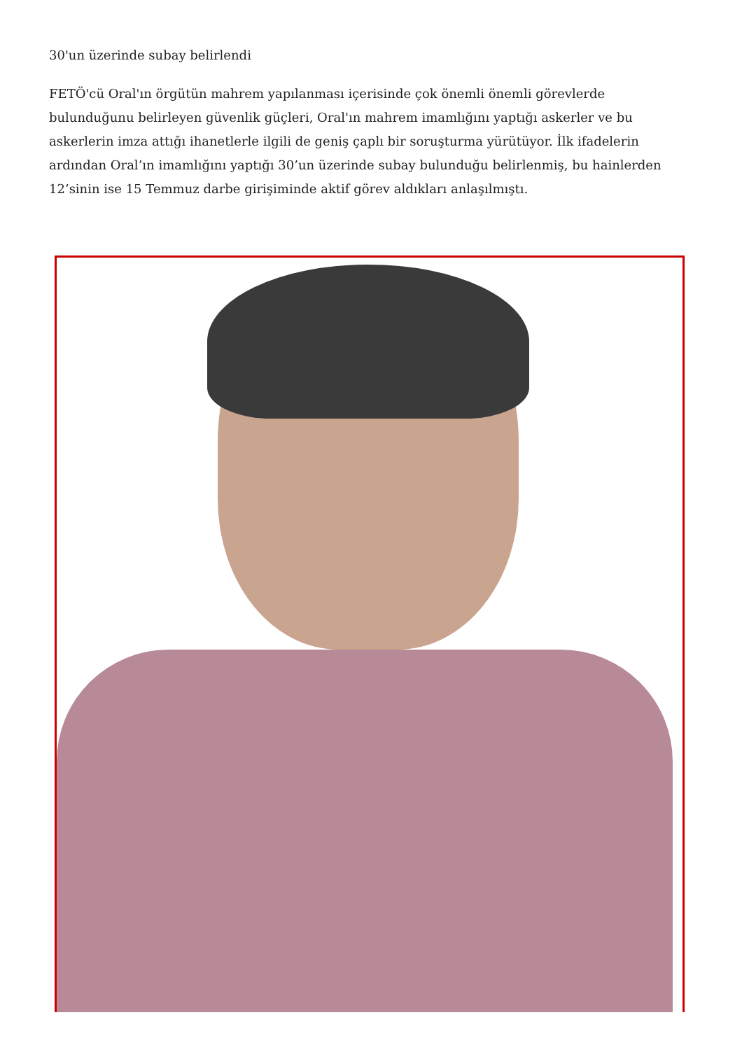30'un üzerinde subay belirlendi
FETÖ'cü Oral'ın örgütün mahrem yapılanması içerisinde çok önemli önemli görevlerde bulunduğunu belirleyen güvenlik güçleri, Oral'ın mahrem imamlığını yaptığı askerler ve bu askerlerin imza attığı ihanetlerle ilgili de geniş çaplı bir soruşturma yürütüyor. İlk ifadelerin ardından Oral’ın imamlığını yaptığı 30’un üzerinde subay bulunduğu belirlenmiş, bu hainlerden 12’sinin ise 15 Temmuz darbe girişiminde aktif görev aldıkları anlaşılmıştı.